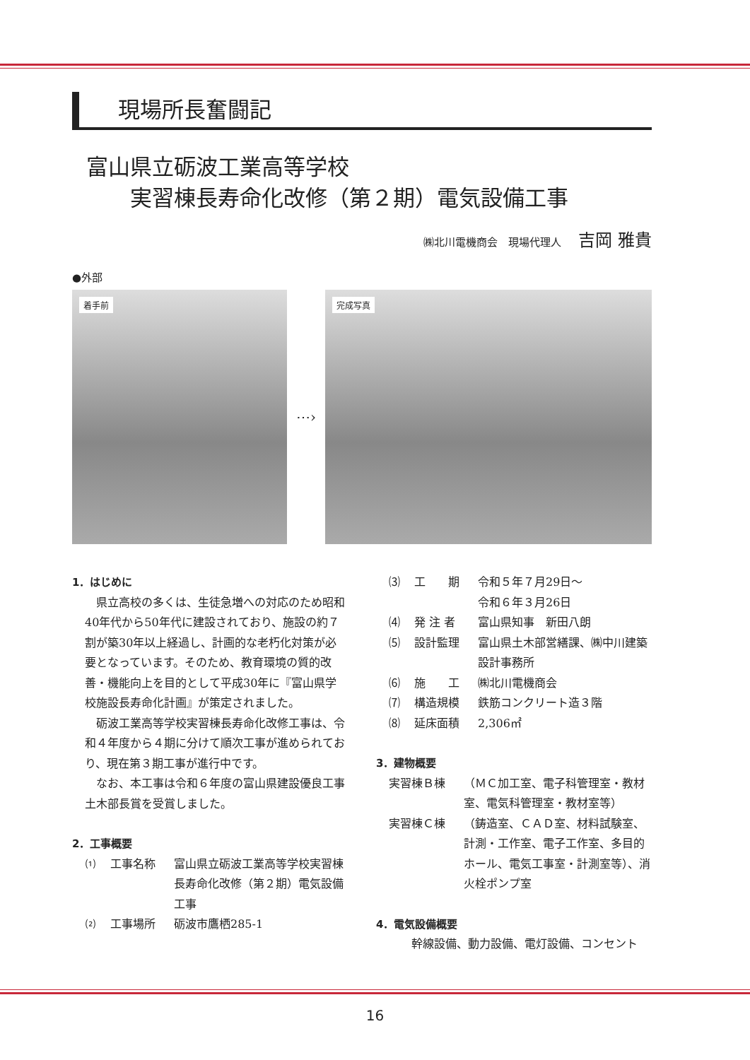現場所長奮闘記
富山県立砺波工業高等学校
　　実習棟長寿命化改修（第２期）電気設備工事
㈱北川電機商会　現場代理人 吉岡 雅貴
●外部
着手前
⋯›
完成写真
1．はじめに
県立高校の多くは、生徒急増への対応のため昭和40年代から50年代に建設されており、施設の約７割が築30年以上経過し、計画的な老朽化対策が必要となっています。そのため、教育環境の質的改善・機能向上を目的として平成30年に『富山県学校施設長寿命化計画』が策定されました。
砺波工業高等学校実習棟長寿命化改修工事は、令和４年度から４期に分けて順次工事が進められており、現在第３期工事が進行中です。
なお、本工事は令和６年度の富山県建設優良工事土木部長賞を受賞しました。
2．工事概要
⑴ 工事名称 富山県立砺波工業高等学校実習棟長寿命化改修（第２期）電気設備工事
⑵ 工事場所 砺波市鷹栖285-1
⑶ 工　　期 令和５年７月29日～
令和６年３月26日
⑷ 発 注 者 富山県知事　新田八朗
⑸ 設計監理 富山県土木部営繕課、㈱中川建築設計事務所
⑹ 施　　工 ㈱北川電機商会
⑺ 構造規模 鉄筋コンクリート造３階
⑻ 延床面積 2,306㎡
3．建物概要
実習棟Ｂ棟 （ＭＣ加工室、電子科管理室・教材室、電気科管理室・教材室等）
実習棟Ｃ棟 （鋳造室、ＣＡＤ室、材料試験室、計測・工作室、電子工作室、多目的ホール、電気工事室・計測室等）、消火栓ポンプ室
4．電気設備概要
幹線設備、動力設備、電灯設備、コンセント
16